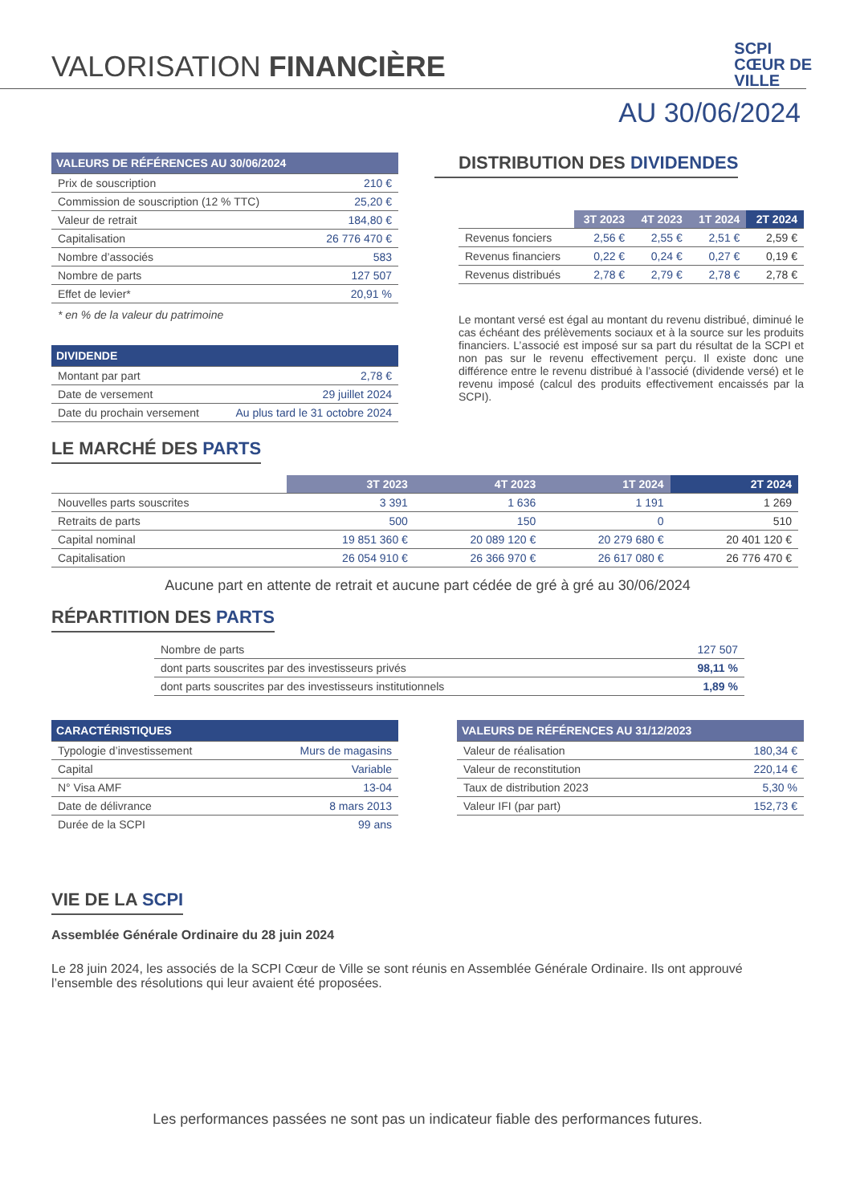SCPI
CŒUR DE
VILLE
VALORISATION FINANCIÈRE
AU 30/06/2024
| VALEURS DE RÉFÉRENCES AU 30/06/2024 | |
| --- | --- |
| Prix de souscription | 210 € |
| Commission de souscription (12 % TTC) | 25,20 € |
| Valeur de retrait | 184,80 € |
| Capitalisation | 26 776 470 € |
| Nombre d’associés | 583 |
| Nombre de parts | 127 507 |
| Effet de levier* | 20,91 % |
* en % de la valeur du patrimoine
| DIVIDENDE | |
| --- | --- |
| Montant par part | 2,78 € |
| Date de versement | 29 juillet 2024 |
| Date du prochain versement | Au plus tard le 31 octobre 2024 |
DISTRIBUTION DES DIVIDENDES
| | 3T 2023 | 4T 2023 | 1T 2024 | 2T 2024 |
| --- | --- | --- | --- | --- |
| Revenus fonciers | 2,56 € | 2,55 € | 2,51 € | 2,59 € |
| Revenus financiers | 0,22 € | 0,24 € | 0,27 € | 0,19 € |
| Revenus distribués | 2,78 € | 2,79 € | 2,78 € | 2,78 € |
Le montant versé est égal au montant du revenu distribué, diminué le cas échéant des prélèvements sociaux et à la source sur les produits financiers. L’associé est imposé sur sa part du résultat de la SCPI et non pas sur le revenu effectivement perçu. Il existe donc une différence entre le revenu distribué à l’associé (dividende versé) et le revenu imposé (calcul des produits effectivement encaissés par la SCPI).
LE MARCHÉ DES PARTS
| | 3T 2023 | 4T 2023 | 1T 2024 | 2T 2024 |
| --- | --- | --- | --- | --- |
| Nouvelles parts souscrites | 3 391 | 1 636 | 1 191 | 1 269 |
| Retraits de parts | 500 | 150 | 0 | 510 |
| Capital nominal | 19 851 360 € | 20 089 120 € | 20 279 680 € | 20 401 120 € |
| Capitalisation | 26 054 910 € | 26 366 970 € | 26 617 080 € | 26 776 470 € |
Aucune part en attente de retrait et aucune part cédée de gré à gré au 30/06/2024
RÉPARTITION DES PARTS
| Nombre de parts | 127 507 |
| dont parts souscrites par des investisseurs privés | 98,11 % |
| dont parts souscrites par des investisseurs institutionnels | 1,89 % |
| CARACTÉRISTIQUES | |
| --- | --- |
| Typologie d’investissement | Murs de magasins |
| Capital | Variable |
| N° Visa AMF | 13-04 |
| Date de délivrance | 8 mars 2013 |
| Durée de la SCPI | 99 ans |
| VALEURS DE RÉFÉRENCES AU 31/12/2023 | |
| --- | --- |
| Valeur de réalisation | 180,34 € |
| Valeur de reconstitution | 220,14 € |
| Taux de distribution 2023 | 5,30 % |
| Valeur IFI (par part) | 152,73 € |
VIE DE LA SCPI
Assemblée Générale Ordinaire du 28 juin 2024
Le 28 juin 2024, les associés de la SCPI Cœur de Ville se sont réunis en Assemblée Générale Ordinaire. Ils ont approuvé l’ensemble des résolutions qui leur avaient été proposées.
Les performances passées ne sont pas un indicateur fiable des performances futures.